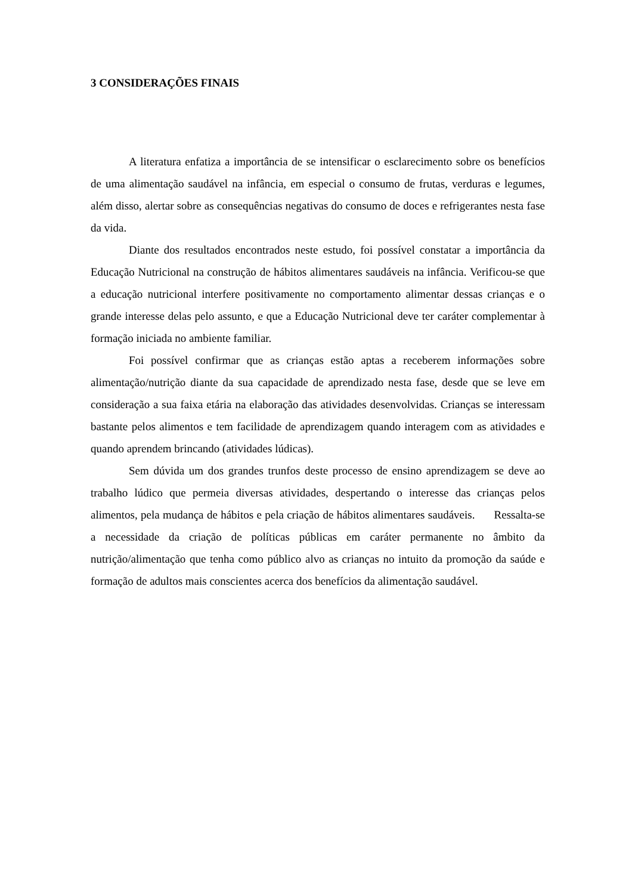3 CONSIDERAÇÕES FINAIS
A literatura enfatiza a importância de se intensificar o esclarecimento sobre os benefícios de uma alimentação saudável na infância, em especial o consumo de frutas, verduras e legumes, além disso, alertar sobre as consequências negativas do consumo de doces e refrigerantes nesta fase da vida.
Diante dos resultados encontrados neste estudo, foi possível constatar a importância da Educação Nutricional na construção de hábitos alimentares saudáveis na infância. Verificou-se que a educação nutricional interfere positivamente no comportamento alimentar dessas crianças e o grande interesse delas pelo assunto, e que a Educação Nutricional deve ter caráter complementar à formação iniciada no ambiente familiar.
Foi possível confirmar que as crianças estão aptas a receberem informações sobre alimentação/nutrição diante da sua capacidade de aprendizado nesta fase, desde que se leve em consideração a sua faixa etária na elaboração das atividades desenvolvidas. Crianças se interessam bastante pelos alimentos e tem facilidade de aprendizagem quando interagem com as atividades e quando aprendem brincando (atividades lúdicas).
Sem dúvida um dos grandes trunfos deste processo de ensino aprendizagem se deve ao trabalho lúdico que permeia diversas atividades, despertando o interesse das crianças pelos alimentos, pela mudança de hábitos e pela criação de hábitos alimentares saudáveis. Ressalta-se a necessidade da criação de políticas públicas em caráter permanente no âmbito da nutrição/alimentação que tenha como público alvo as crianças no intuito da promoção da saúde e formação de adultos mais conscientes acerca dos benefícios da alimentação saudável.